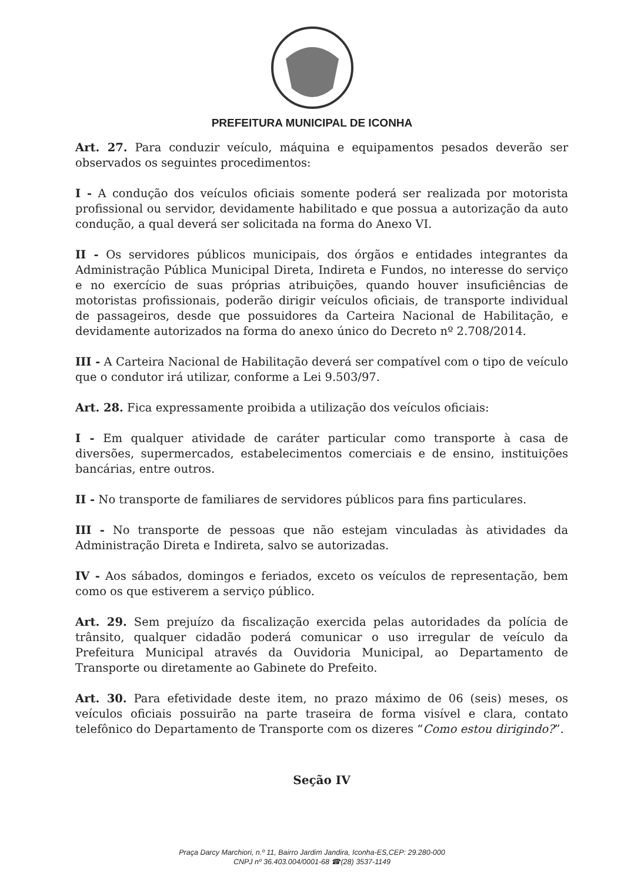PREFEITURA MUNICIPAL DE ICONHA
Art. 27. Para conduzir veículo, máquina e equipamentos pesados deverão ser observados os seguintes procedimentos:
I - A condução dos veículos oficiais somente poderá ser realizada por motorista profissional ou servidor, devidamente habilitado e que possua a autorização da auto condução, a qual deverá ser solicitada na forma do Anexo VI.
II - Os servidores públicos municipais, dos órgãos e entidades integrantes da Administração Pública Municipal Direta, Indireta e Fundos, no interesse do serviço e no exercício de suas próprias atribuições, quando houver insuficiências de motoristas profissionais, poderão dirigir veículos oficiais, de transporte individual de passageiros, desde que possuidores da Carteira Nacional de Habilitação, e devidamente autorizados na forma do anexo único do Decreto nº 2.708/2014.
III - A Carteira Nacional de Habilitação deverá ser compatível com o tipo de veículo que o condutor irá utilizar, conforme a Lei 9.503/97.
Art. 28. Fica expressamente proibida a utilização dos veículos oficiais:
I - Em qualquer atividade de caráter particular como transporte à casa de diversões, supermercados, estabelecimentos comerciais e de ensino, instituições bancárias, entre outros.
II - No transporte de familiares de servidores públicos para fins particulares.
III - No transporte de pessoas que não estejam vinculadas às atividades da Administração Direta e Indireta, salvo se autorizadas.
IV - Aos sábados, domingos e feriados, exceto os veículos de representação, bem como os que estiverem a serviço público.
Art. 29. Sem prejuízo da fiscalização exercida pelas autoridades da polícia de trânsito, qualquer cidadão poderá comunicar o uso irregular de veículo da Prefeitura Municipal através da Ouvidoria Municipal, ao Departamento de Transporte ou diretamente ao Gabinete do Prefeito.
Art. 30. Para efetividade deste item, no prazo máximo de 06 (seis) meses, os veículos oficiais possuirão na parte traseira de forma visível e clara, contato telefônico do Departamento de Transporte com os dizeres “Como estou dirigindo?”.
Seção IV
Praça Darcy Marchiori, n.º 11, Bairro Jardim Jandira, Iconha-ES,CEP: 29.280-000
CNPJ nº 36.403.004/0001-68 ☎(28) 3537-1149